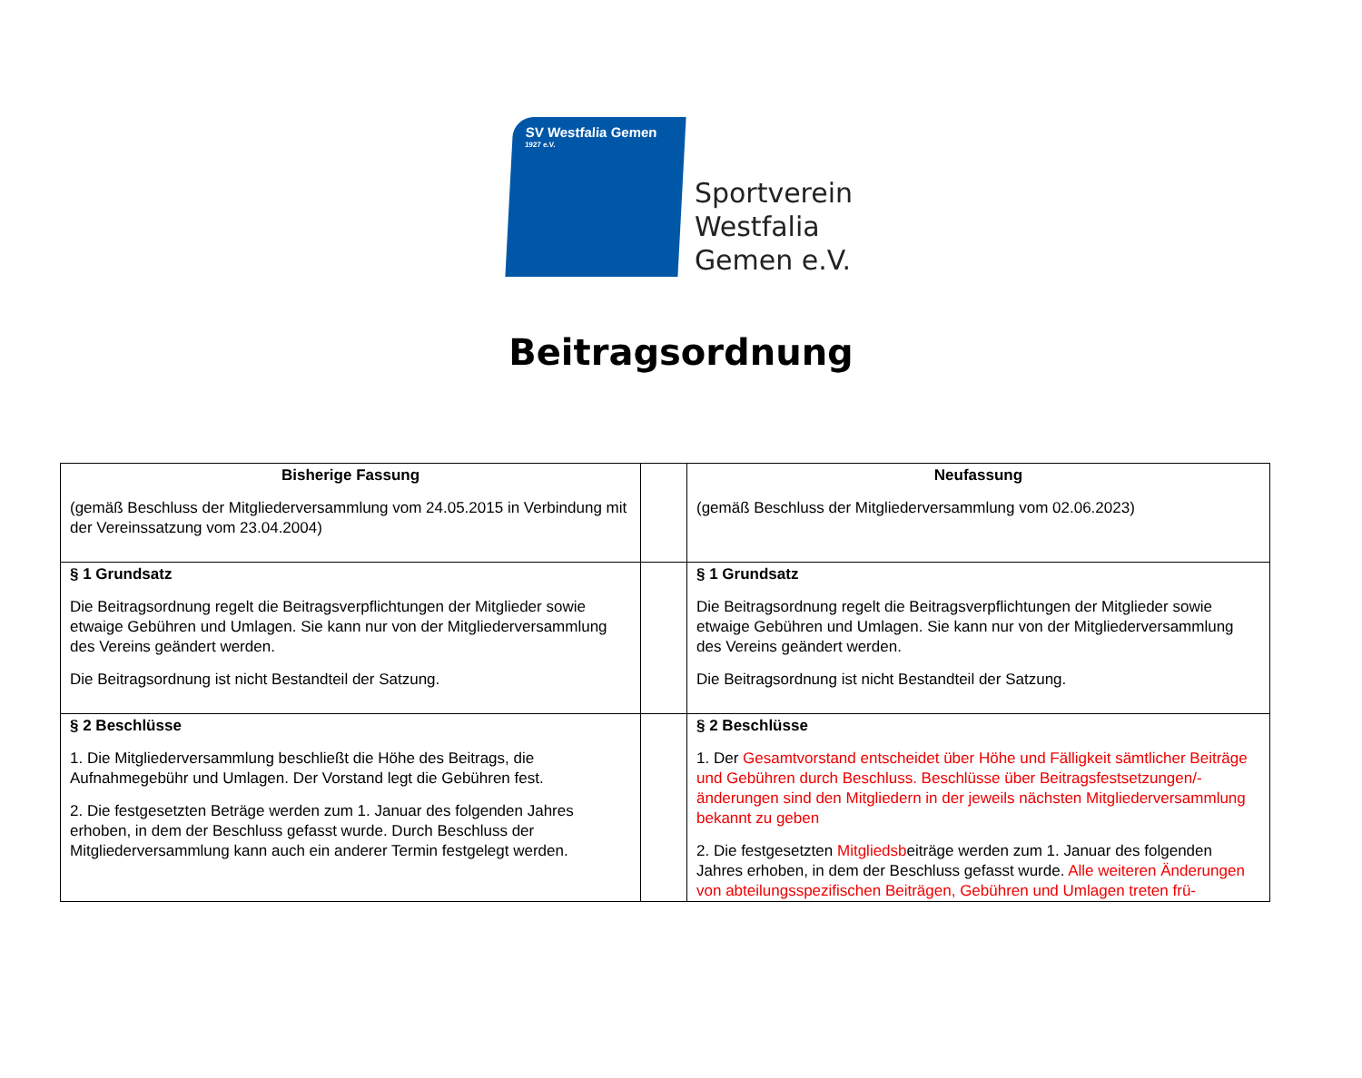SV Westfalia Gemen <sup>1927 e.V.</sup>
Sportverein
Westfalia
Gemen e.V.
Beitragsordnung
| Bisherige Fassung (gemäß Beschluss der Mitgliederversammlung vom 24.05.2015 in Verbindung mit der Vereinssatzung vom 23.04.2004) | | Neufassung (gemäß Beschluss der Mitgliederversammlung vom 02.06.2023) |
| § 1 Grundsatz Die Beitragsordnung regelt die Beitragsverpflichtungen der Mitglieder sowie etwaige Gebühren und Umlagen. Sie kann nur von der Mitgliederversammlung des Vereins geändert werden. Die Beitragsordnung ist nicht Bestandteil der Satzung. | | § 1 Grundsatz Die Beitragsordnung regelt die Beitragsverpflichtungen der Mitglieder sowie etwaige Gebühren und Umlagen. Sie kann nur von der Mitgliederversammlung des Vereins geändert werden. Die Beitragsordnung ist nicht Bestandteil der Satzung. |
| § 2 Beschlüsse 1. Die Mitgliederversammlung beschließt die Höhe des Beitrags, die Aufnahmegebühr und Umlagen. Der Vorstand legt die Gebühren fest. 2. Die festgesetzten Beträge werden zum 1. Januar des folgenden Jahres erhoben, in dem der Beschluss gefasst wurde. Durch Beschluss der Mitgliederversammlung kann auch ein anderer Termin festgelegt werden. | | § 2 Beschlüsse 1. Der Gesamtvorstand entscheidet über Höhe und Fälligkeit sämtlicher Beiträge und Gebühren durch Beschluss. Beschlüsse über Beitragsfestsetzungen/-änderungen sind den Mitgliedern in der jeweils nächsten Mitgliederversammlung bekannt zu geben 2. Die festgesetzten Mitgliedsb eiträge werden zum 1. Januar des folgenden Jahres erhoben, in dem der Beschluss gefasst wurde. Alle weiteren Änderungen von abteilungsspezifischen Beiträgen, Gebühren und Umlagen treten frü- |